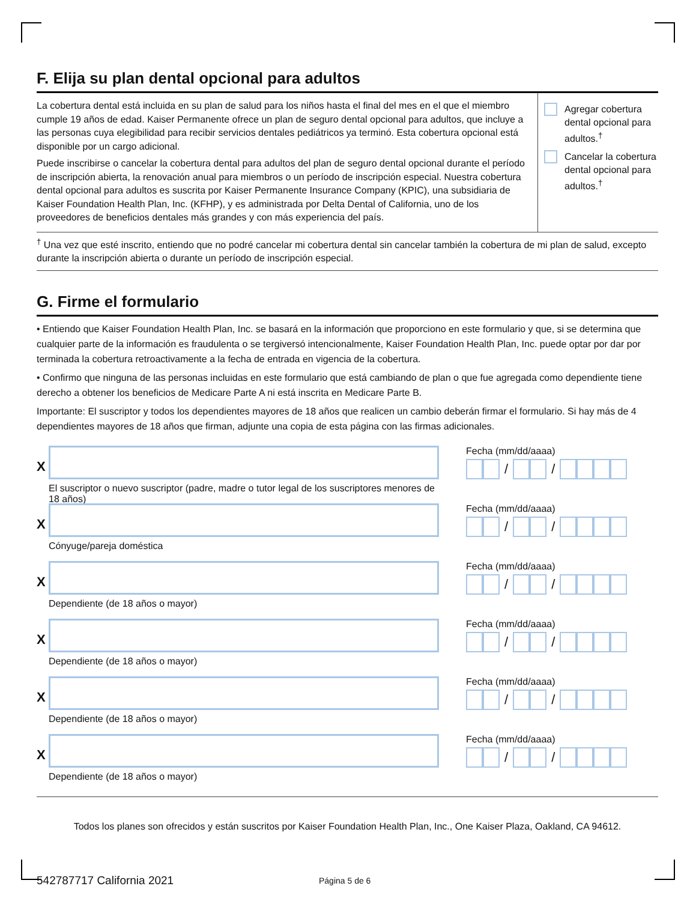F. Elija su plan dental opcional para adultos
La cobertura dental está incluida en su plan de salud para los niños hasta el final del mes en el que el miembro cumple 19 años de edad. Kaiser Permanente ofrece un plan de seguro dental opcional para adultos, que incluye a las personas cuya elegibilidad para recibir servicios dentales pediátricos ya terminó. Esta cobertura opcional está disponible por un cargo adicional.
Puede inscribirse o cancelar la cobertura dental para adultos del plan de seguro dental opcional durante el período de inscripción abierta, la renovación anual para miembros o un período de inscripción especial. Nuestra cobertura dental opcional para adultos es suscrita por Kaiser Permanente Insurance Company (KPIC), una subsidiaria de Kaiser Foundation Health Plan, Inc. (KFHP), y es administrada por Delta Dental of California, uno de los proveedores de beneficios dentales más grandes y con más experiencia del país.
Agregar cobertura dental opcional para adultos.<sup>†</sup>
Cancelar la cobertura dental opcional para adultos.<sup>†</sup>
<sup>†</sup> Una vez que esté inscrito, entiendo que no podré cancelar mi cobertura dental sin cancelar también la cobertura de mi plan de salud, excepto durante la inscripción abierta o durante un período de inscripción especial.
G. Firme el formulario
• Entiendo que Kaiser Foundation Health Plan, Inc. se basará en la información que proporciono en este formulario y que, si se determina que cualquier parte de la información es fraudulenta o se tergiversó intencionalmente, Kaiser Foundation Health Plan, Inc. puede optar por dar por terminada la cobertura retroactivamente a la fecha de entrada en vigencia de la cobertura.
• Confirmo que ninguna de las personas incluidas en este formulario que está cambiando de plan o que fue agregada como dependiente tiene derecho a obtener los beneficios de Medicare Parte A ni está inscrita en Medicare Parte B.
Importante: El suscriptor y todos los dependientes mayores de 18 años que realicen un cambio deberán firmar el formulario. Si hay más de 4 dependientes mayores de 18 años que firman, adjunte una copia de esta página con las firmas adicionales.
X
El suscriptor o nuevo suscriptor (padre, madre o tutor legal de los suscriptores menores de 18 años)
Fecha (mm/dd/aaaa)
/ /
X
Cónyuge/pareja doméstica
Fecha (mm/dd/aaaa)
/ /
X
Dependiente (de 18 años o mayor)
Fecha (mm/dd/aaaa)
/ /
X
Dependiente (de 18 años o mayor)
Fecha (mm/dd/aaaa)
/ /
X
Dependiente (de 18 años o mayor)
Fecha (mm/dd/aaaa)
/ /
X
Dependiente (de 18 años o mayor)
Fecha (mm/dd/aaaa)
/ /
Todos los planes son ofrecidos y están suscritos por Kaiser Foundation Health Plan, Inc., One Kaiser Plaza, Oakland, CA 94612.
542787717 California 2021
Página 5 de 6